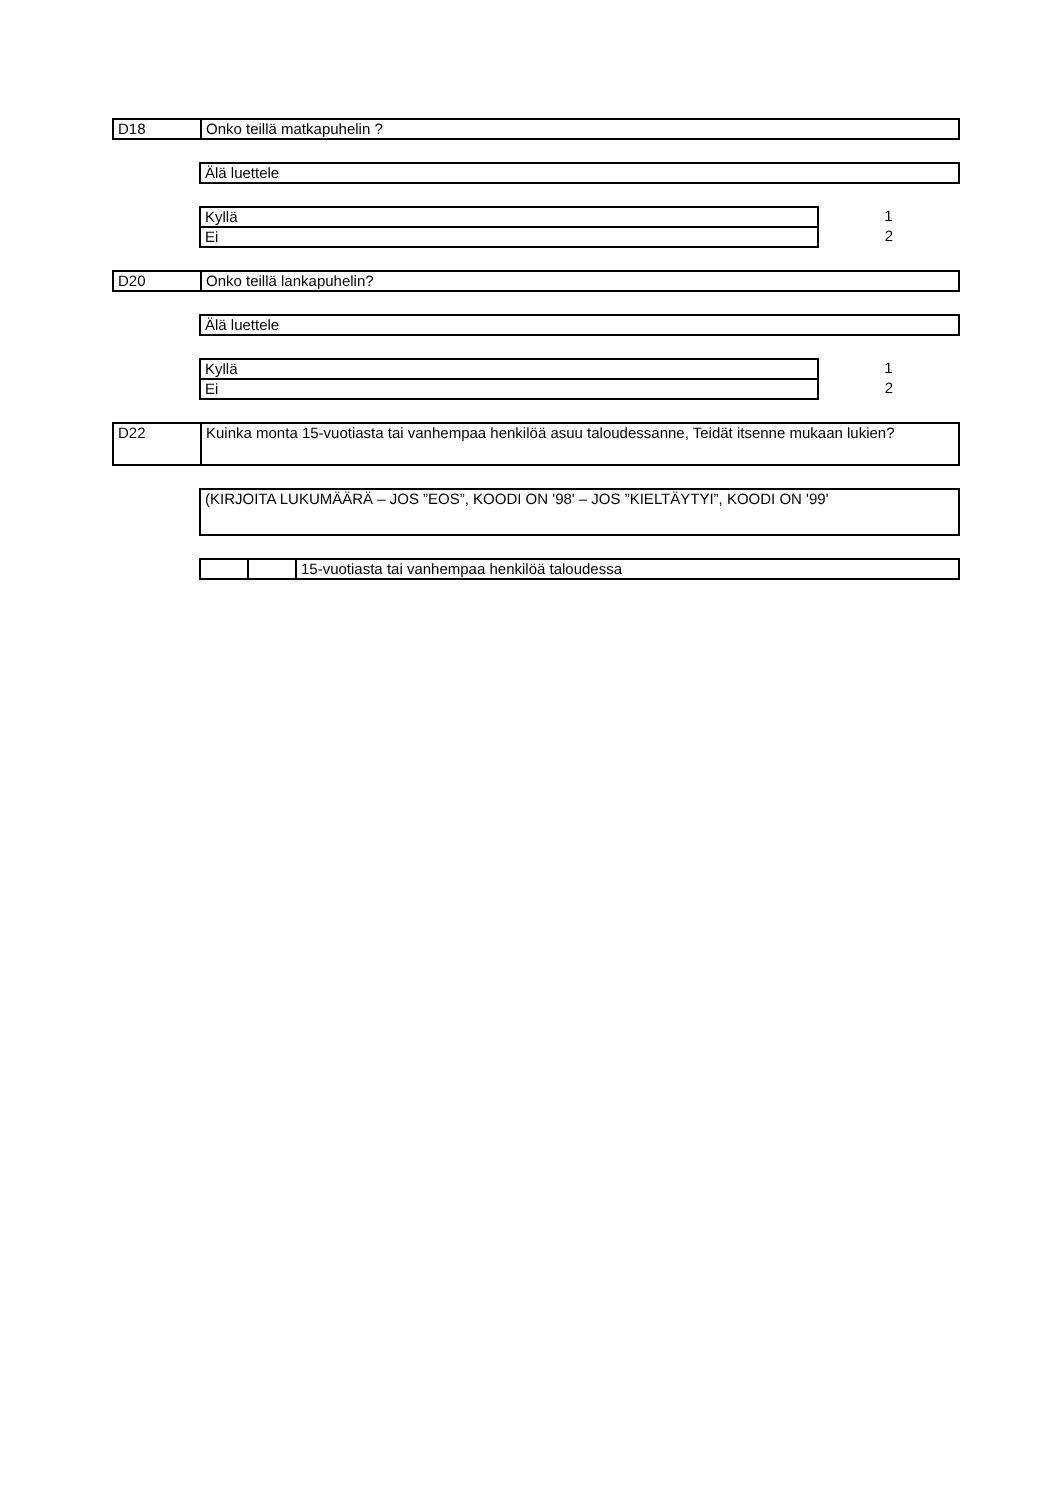| D18 | Onko teillä matkapuhelin ? |
| Älä luettele |
| Kyllä | 1 |
| Ei | 2 |
| D20 | Onko teillä lankapuhelin? |
| Älä luettele |
| Kyllä | 1 |
| Ei | 2 |
| D22 | Kuinka monta 15-vuotiasta tai vanhempaa henkilöä asuu taloudessanne, Teidät itsenne mukaan lukien? |
| (KIRJOITA LUKUMÄÄRÄ – JOS ”EOS”, KOODI ON '98' – JOS ”KIELTÄYTYI”, KOODI ON '99' |
| | | 15-vuotiasta tai vanhempaa henkilöä taloudessa |